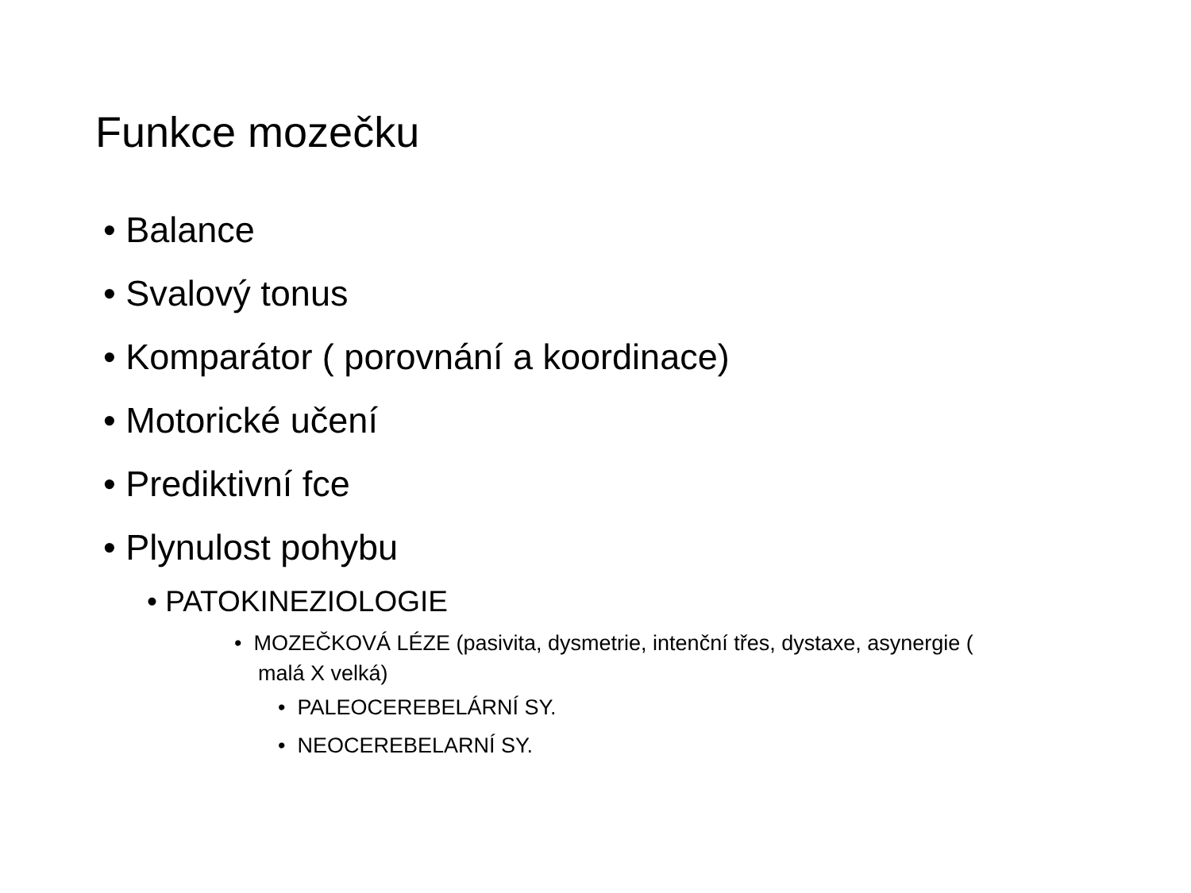Funkce mozečku
• Balance
• Svalový tonus
• Komparátor ( porovnání a koordinace)
• Motorické učení
• Prediktivní fce
• Plynulost pohybu
• PATOKINEZIOLOGIE
• MOZEČKOVÁ LÉZE (pasivita, dysmetrie, intenční třes, dystaxe, asynergie ( malá X velká)
• PALEOCEREBELÁRNÍ SY.
• NEOCEREBELARNÍ SY.